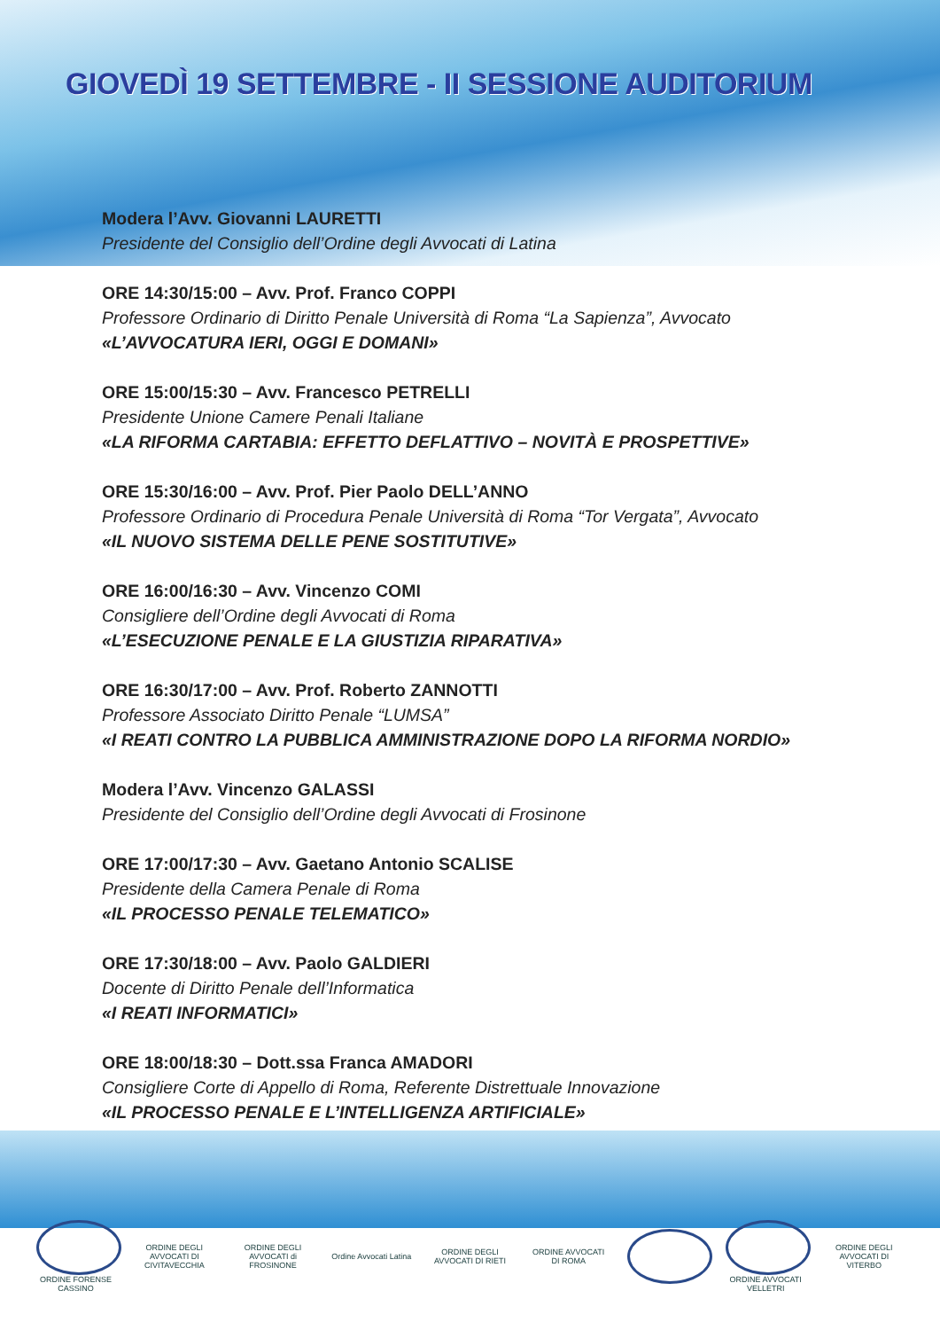GIOVEDÌ 19 SETTEMBRE - II SESSIONE AUDITORIUM
Modera l’Avv. Giovanni LAURETTI
Presidente del Consiglio dell’Ordine degli Avvocati di Latina
ORE 14:30/15:00 – Avv. Prof. Franco COPPI
Professore Ordinario di Diritto Penale Università di Roma “La Sapienza”, Avvocato
«L’AVVOCATURA IERI, OGGI E DOMANI»
ORE 15:00/15:30 – Avv. Francesco PETRELLI
Presidente Unione Camere Penali Italiane
«LA RIFORMA CARTABIA: EFFETTO DEFLATTIVO – NOVITÀ E PROSPETTIVE»
ORE 15:30/16:00 – Avv. Prof. Pier Paolo DELL’ANNO
Professore Ordinario di Procedura Penale Università di Roma “Tor Vergata”, Avvocato
«IL NUOVO SISTEMA DELLE PENE SOSTITUTIVE»
ORE 16:00/16:30 – Avv. Vincenzo COMI
Consigliere dell’Ordine degli Avvocati di Roma
«L’ESECUZIONE PENALE E LA GIUSTIZIA RIPARATIVA»
ORE 16:30/17:00 – Avv. Prof. Roberto ZANNOTTI
Professore Associato Diritto Penale “LUMSA”
«I REATI CONTRO LA PUBBLICA AMMINISTRAZIONE DOPO LA RIFORMA NORDIO»
Modera l’Avv. Vincenzo GALASSI
Presidente del Consiglio dell’Ordine degli Avvocati di Frosinone
ORE 17:00/17:30 – Avv. Gaetano Antonio SCALISE
Presidente della Camera Penale di Roma
«IL PROCESSO PENALE TELEMATICO»
ORE 17:30/18:00 – Avv. Paolo GALDIERI
Docente di Diritto Penale dell’Informatica
«I REATI INFORMATICI»
ORE 18:00/18:30 – Dott.ssa Franca AMADORI
Consigliere Corte di Appello di Roma, Referente Distrettuale Innovazione
«IL PROCESSO PENALE E L’INTELLIGENZA ARTIFICIALE»
ORDINE FORENSE CASSINO
ORDINE DEGLI AVVOCATI DI CIVITAVECCHIA
ORDINE DEGLI AVVOCATI di FROSINONE
Ordine Avvocati Latina
ORDINE DEGLI AVVOCATI DI RIETI
ORDINE AVVOCATI DI ROMA
ORDINE AVVOCATI VELLETRI
ORDINE DEGLI AVVOCATI DI VITERBO